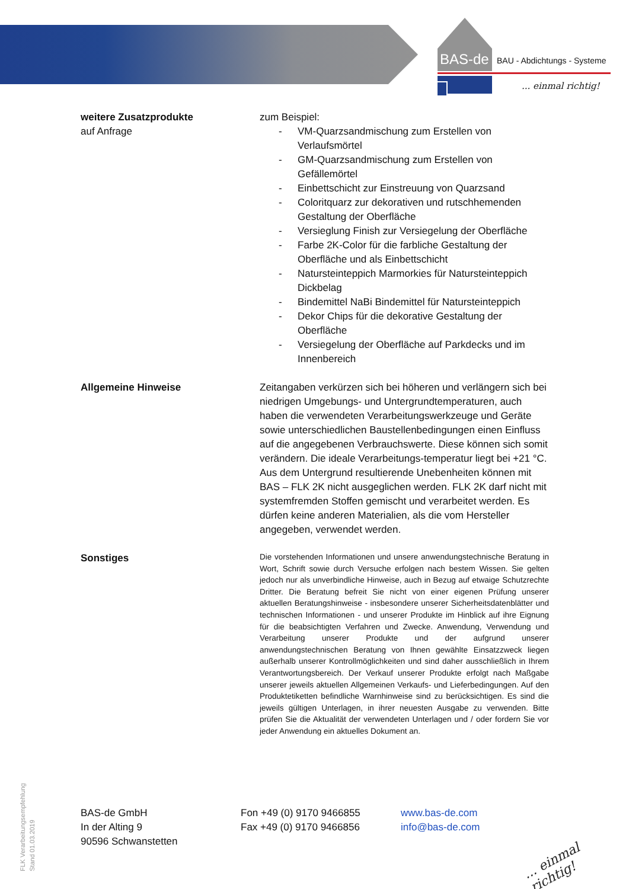BAS-de BAU - Abdichtungs - Systeme
... einmal richtig!
weitere Zusatzprodukte
auf Anfrage
zum Beispiel:
- VM-Quarzsandmischung zum Erstellen von Verlaufsmörtel
- GM-Quarzsandmischung zum Erstellen von Gefällemörtel
- Einbettschicht zur Einstreuung von Quarzsand
- Coloritquarz zur dekorativen und rutschhemenden Gestaltung der Oberfläche
- Versieglung Finish zur Versiegelung der Oberfläche
- Farbe 2K-Color für die farbliche Gestaltung der Oberfläche und als Einbettschicht
- Natursteinteppich Marmorkies für Natursteinteppich Dickbelag
- Bindemittel NaBi Bindemittel für Natursteinteppich
- Dekor Chips für die dekorative Gestaltung der Oberfläche
- Versiegelung der Oberfläche auf Parkdecks und im Innenbereich
Allgemeine Hinweise Zeitangaben verkürzen sich bei höheren und verlängern sich bei niedrigen Umgebungs- und Untergrundtemperaturen, auch haben die verwendeten Verarbeitungswerkzeuge und Geräte sowie unterschiedlichen Baustellenbedingungen einen Einfluss auf die angegebenen Verbrauchswerte. Diese können sich somit verändern. Die ideale Verarbeitungs-temperatur liegt bei +21 °C. Aus dem Untergrund resultierende Unebenheiten können mit BAS – FLK 2K nicht ausgeglichen werden. FLK 2K darf nicht mit systemfremden Stoffen gemischt und verarbeitet werden. Es dürfen keine anderen Materialien, als die vom Hersteller angegeben, verwendet werden.
Sonstiges
Die vorstehenden Informationen und unsere anwendungstechnische Beratung in Wort, Schrift sowie durch Versuche erfolgen nach bestem Wissen. Sie gelten jedoch nur als unverbindliche Hinweise, auch in Bezug auf etwaige Schutzrechte Dritter. Die Beratung befreit Sie nicht von einer eigenen Prüfung unserer aktuellen Beratungshinweise - insbesondere unserer Sicherheitsdatenblätter und technischen Informationen - und unserer Produkte im Hinblick auf ihre Eignung für die beabsichtigten Verfahren und Zwecke. Anwendung, Verwendung und Verarbeitung unserer Produkte und der aufgrund unserer anwendungstechnischen Beratung von Ihnen gewählte Einsatzzweck liegen außerhalb unserer Kontrollmöglichkeiten und sind daher ausschließlich in Ihrem Verantwortungsbereich. Der Verkauf unserer Produkte erfolgt nach Maßgabe unserer jeweils aktuellen Allgemeinen Verkaufs- und Lieferbedingungen. Auf den Produktetiketten befindliche Warnhinweise sind zu berücksichtigen. Es sind die jeweils gültigen Unterlagen, in ihrer neuesten Ausgabe zu verwenden. Bitte prüfen Sie die Aktualität der verwendeten Unterlagen und / oder fordern Sie vor jeder Anwendung ein aktuelles Dokument an.
BAS-de GmbH
In der Alting 9
90596 Schwanstetten
Fon +49 (0) 9170 9466855
Fax +49 (0) 9170 9466856
www.bas-de.com
info@bas-de.com
FLK Verarbeitungsempfehlung
Stand 01.03.2019
... einmal richtig!